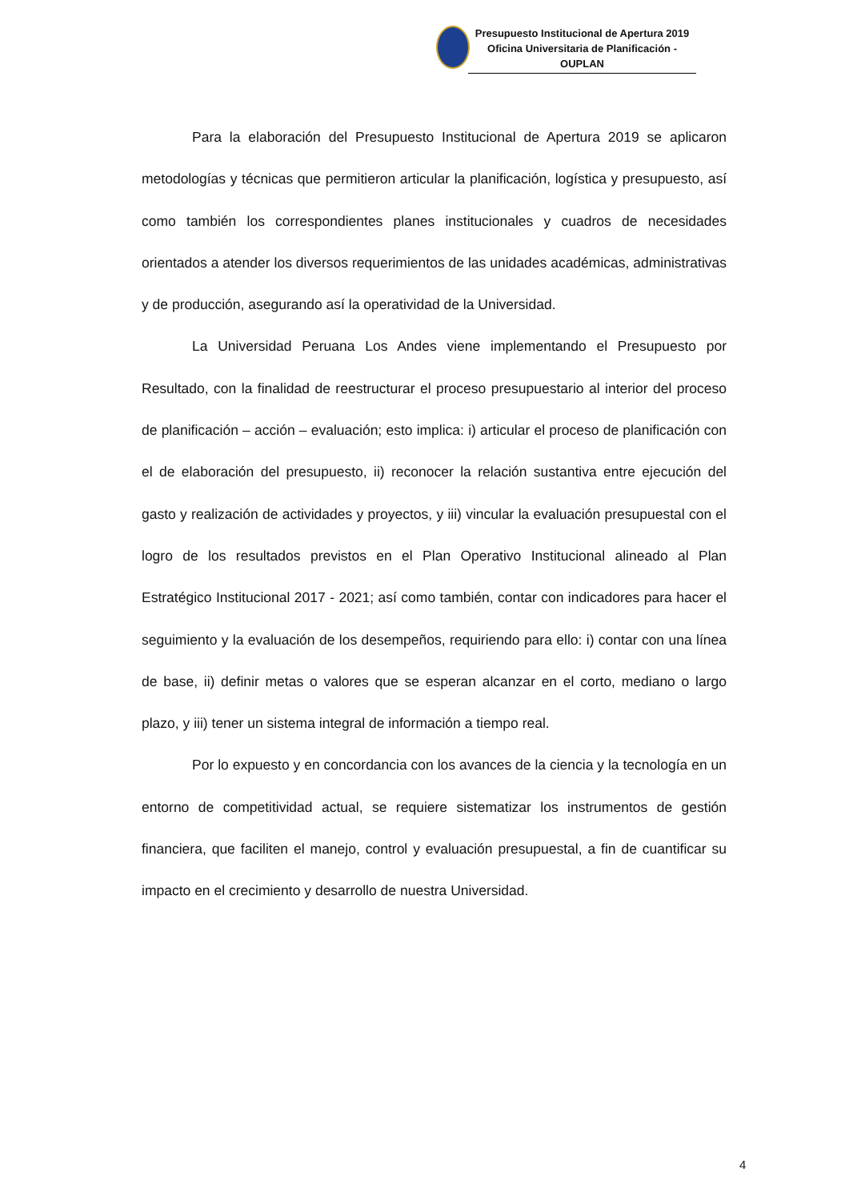Presupuesto Institucional de Apertura 2019
Oficina Universitaria de Planificación - OUPLAN
Para la elaboración del Presupuesto Institucional de Apertura 2019 se aplicaron metodologías y técnicas que permitieron articular la planificación, logística y presupuesto, así como también los correspondientes planes institucionales y cuadros de necesidades orientados a atender los diversos requerimientos de las unidades académicas, administrativas y de producción, asegurando así la operatividad de la Universidad.
La Universidad Peruana Los Andes viene implementando el Presupuesto por Resultado, con la finalidad de reestructurar el proceso presupuestario al interior del proceso de planificación – acción – evaluación; esto implica: i) articular el proceso de planificación con el de elaboración del presupuesto, ii) reconocer la relación sustantiva entre ejecución del gasto y realización de actividades y proyectos, y iii) vincular la evaluación presupuestal con el logro de los resultados previstos en el Plan Operativo Institucional alineado al Plan Estratégico Institucional 2017 - 2021; así como también, contar con indicadores para hacer el seguimiento y la evaluación de los desempeños, requiriendo para ello: i) contar con una línea de base, ii) definir metas o valores que se esperan alcanzar en el corto, mediano o largo plazo, y iii) tener un sistema integral de información a tiempo real.
Por lo expuesto y en concordancia con los avances de la ciencia y la tecnología en un entorno de competitividad actual, se requiere sistematizar los instrumentos de gestión financiera, que faciliten el manejo, control y evaluación presupuestal, a fin de cuantificar su impacto en el crecimiento y desarrollo de nuestra Universidad.
4